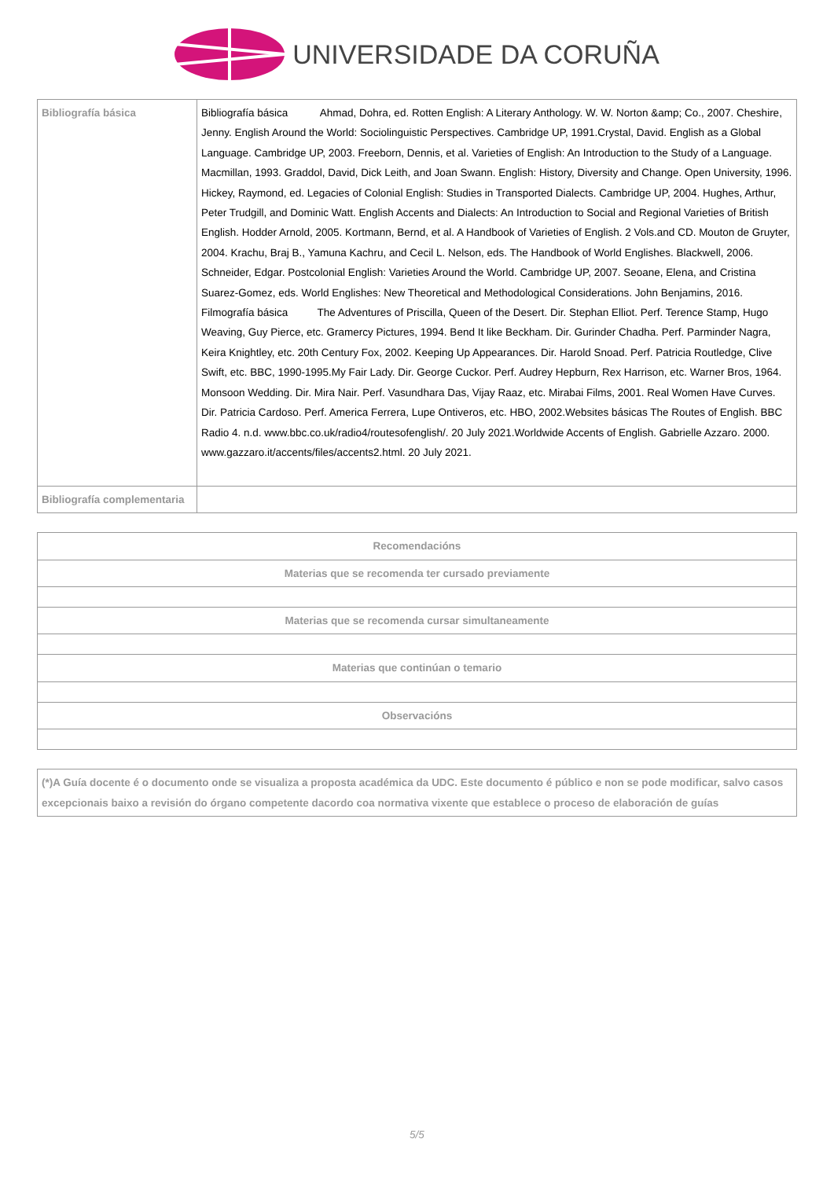UNIVERSIDADE DA CORUÑA
| Bibliografía básica | Bibliografía básica Ahmad, Dohra, ed. Rotten English: A Literary Anthology. W. W. Norton &amp; Co., 2007. Cheshire, Jenny. English Around the World: Sociolinguistic Perspectives. Cambridge UP, 1991.Crystal, David. English as a Global Language. Cambridge UP, 2003. Freeborn, Dennis, et al. Varieties of English: An Introduction to the Study of a Language. Macmillan, 1993. Graddol, David, Dick Leith, and Joan Swann. English: History, Diversity and Change. Open University, 1996. Hickey, Raymond, ed. Legacies of Colonial English: Studies in Transported Dialects. Cambridge UP, 2004. Hughes, Arthur, Peter Trudgill, and Dominic Watt. English Accents and Dialects: An Introduction to Social and Regional Varieties of British English. Hodder Arnold, 2005. Kortmann, Bernd, et al. A Handbook of Varieties of English. 2 Vols.and CD. Mouton de Gruyter, 2004. Krachu, Braj B., Yamuna Kachru, and Cecil L. Nelson, eds. The Handbook of World Englishes. Blackwell, 2006. Schneider, Edgar. Postcolonial English: Varieties Around the World. Cambridge UP, 2007. Seoane, Elena, and Cristina Suarez-Gomez, eds. World Englishes: New Theoretical and Methodological Considerations. John Benjamins, 2016. Filmografía básica The Adventures of Priscilla, Queen of the Desert. Dir. Stephan Elliot. Perf. Terence Stamp, Hugo Weaving, Guy Pierce, etc. Gramercy Pictures, 1994. Bend It like Beckham. Dir. Gurinder Chadha. Perf. Parminder Nagra, Keira Knightley, etc. 20th Century Fox, 2002. Keeping Up Appearances. Dir. Harold Snoad. Perf. Patricia Routledge, Clive Swift, etc. BBC, 1990-1995.My Fair Lady. Dir. George Cuckor. Perf. Audrey Hepburn, Rex Harrison, etc. Warner Bros, 1964. Monsoon Wedding. Dir. Mira Nair. Perf. Vasundhara Das, Vijay Raaz, etc. Mirabai Films, 2001. Real Women Have Curves. Dir. Patricia Cardoso. Perf. America Ferrera, Lupe Ontiveros, etc. HBO, 2002.Websites básicas The Routes of English. BBC Radio 4. n.d. www.bbc.co.uk/radio4/routesofenglish/. 20 July 2021.Worldwide Accents of English. Gabrielle Azzaro. 2000. www.gazzaro.it/accents/files/accents2.html. 20 July 2021. |
| Bibliografía complementaria | |
| Recomendacións |
| --- |
| Materias que se recomenda ter cursado previamente |
| Materias que se recomenda cursar simultaneamente |
| Materias que continúan o temario |
| Observacións |
| (*)A Guía docente é o documento onde se visualiza a proposta académica da UDC. Este documento é público e non se pode modificar, salvo casos excepcionais baixo a revisión do órgano competente dacordo coa normativa vixente que establece o proceso de elaboración de guías |
5/5